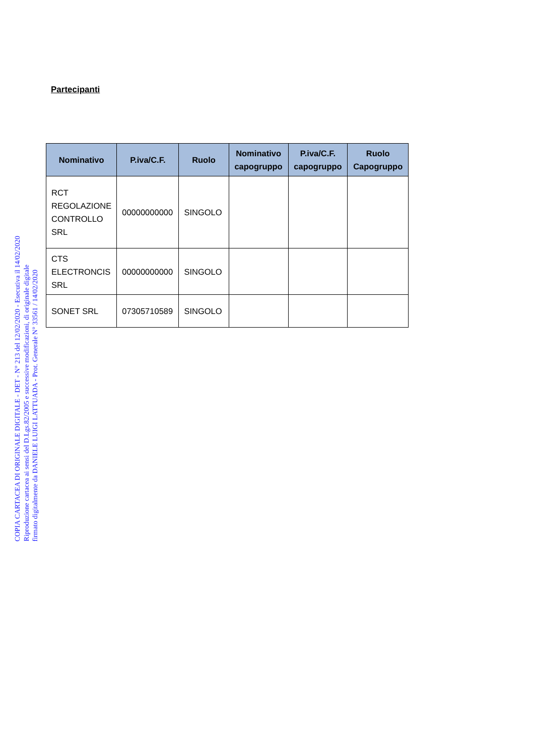COPIA CARTACEA DI ORIGINALE DIGITALE - DET - N° 213 del 12/02/2020 - Esecutiva il 14/02/2020
Riproduzione cartacea ai sensi del D.Lgs.82/2005 e successive modificazioni, di originale digitale
firmato digitalmente da DANIELE LUIGI LATTUADA - Prot. Generale N° 33561 / 14/02/2020
Partecipanti
| Nominativo | P.iva/C.F. | Ruolo | Nominativo capogruppo | P.iva/C.F. capogruppo | Ruolo Capogruppo |
| --- | --- | --- | --- | --- | --- |
| RCT REGOLAZIONE CONTROLLO SRL | 00000000000 | SINGOLO | | | |
| CTS ELECTRONCIS SRL | 00000000000 | SINGOLO | | | |
| SONET SRL | 07305710589 | SINGOLO | | | |